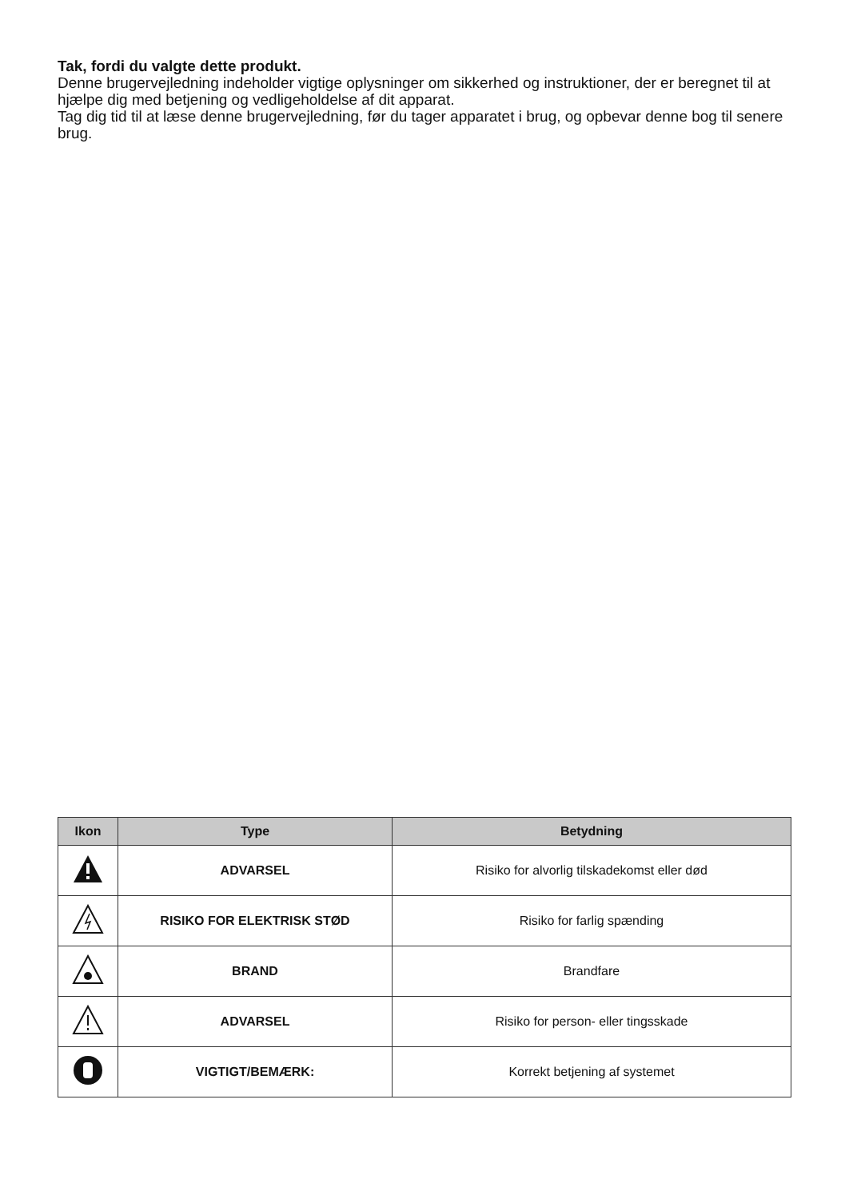Tak, fordi du valgte dette produkt.
Denne brugervejledning indeholder vigtige oplysninger om sikkerhed og instruktioner, der er beregnet til at hjælpe dig med betjening og vedligeholdelse af dit apparat.
Tag dig tid til at læse denne brugervejledning, før du tager apparatet i brug, og opbevar denne bog til senere brug.
| Ikon | Type | Betydning |
| --- | --- | --- |
| | ADVARSEL | Risiko for alvorlig tilskadekomst eller død |
| | RISIKO FOR ELEKTRISK STØD | Risiko for farlig spænding |
| | BRAND | Brandfare |
| | ADVARSEL | Risiko for person- eller tingsskade |
| | VIGTIGT/BEMÆRK: | Korrekt betjening af systemet |